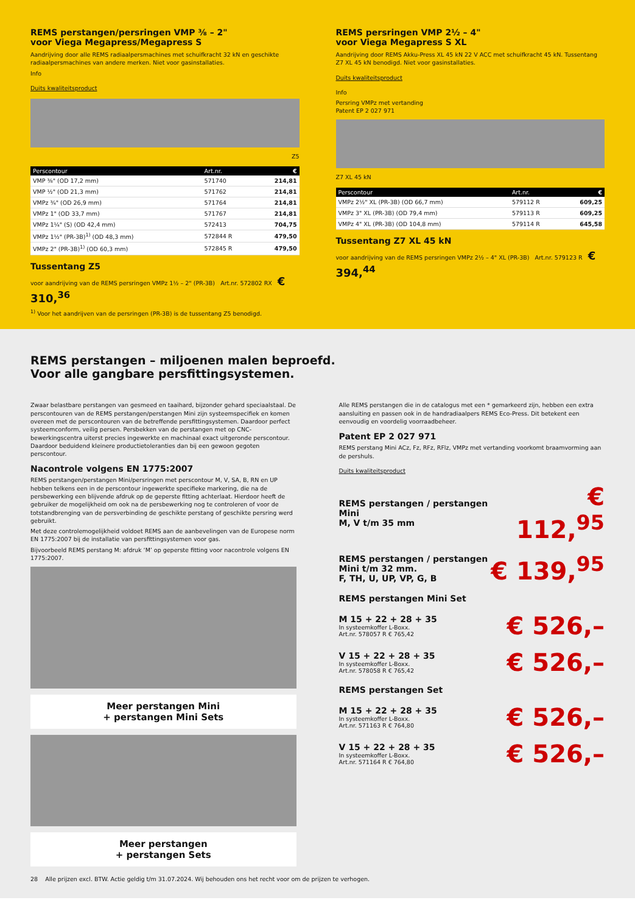REMS perstangen/persringen VMP ⅜ – 2"
voor Viega Megapress/Megapress S
Aandrijving door alle REMS radiaalpersmachines met schuifkracht 32 kN en geschikte radiaalpersmachines van andere merken. Niet voor gasinstallaties.
Info
Duits kwaliteitsproduct
Z5
| Perscontour | Art.nr. | € |
| --- | --- | --- |
| VMP ⅜" (OD 17,2 mm) | 571740 | 214,81 |
| VMP ½" (OD 21,3 mm) | 571762 | 214,81 |
| VMPz ¾" (OD 26,9 mm) | 571764 | 214,81 |
| VMPz 1" (OD 33,7 mm) | 571767 | 214,81 |
| VMPz 1¼" (S) (OD 42,4 mm) | 572413 | 704,75 |
| VMPz 1½" (PR-3B)<sup>1)</sup> (OD 48,3 mm) | 572844 R | 479,50 |
| VMPz 2" (PR-3B)<sup>1)</sup> (OD 60,3 mm) | 572845 R | 479,50 |
Tussentang Z5
voor aandrijving van de REMS persringen VMPz 1½ – 2" (PR-3B) Art.nr. 572802 RX € 310,<sup>36</sup>
<sup>1)</sup> Voor het aandrijven van de persringen (PR-3B) is de tussentang Z5 benodigd.
REMS persringen VMP 2½ – 4"
voor Viega Megapress S XL
Aandrijving door REMS Akku-Press XL 45 kN 22 V ACC met schuifkracht 45 kN. Tussentang Z7 XL 45 kN benodigd. Niet voor gasinstallaties.
Duits kwaliteitsproduct
Info
Persring VMPz met vertanding
Patent EP 2 027 971
Z7 XL 45 kN
| Perscontour | Art.nr. | € |
| --- | --- | --- |
| VMPz 2½" XL (PR-3B) (OD 66,7 mm) | 579112 R | 609,25 |
| VMPz 3" XL (PR-3B) (OD 79,4 mm) | 579113 R | 609,25 |
| VMPz 4" XL (PR-3B) (OD 104,8 mm) | 579114 R | 645,58 |
Tussentang Z7 XL 45 kN
voor aandrijving van de REMS persringen VMPz 2½ – 4" XL (PR-3B) Art.nr. 579123 R € 394,<sup>44</sup>
REMS perstangen – miljoenen malen beproefd.
Voor alle gangbare persfittingsystemen.
Zwaar belastbare perstangen van gesmeed en taaihard, bijzonder gehard speciaalstaal. De perscontouren van de REMS perstangen/perstangen Mini zijn systeemspecifiek en komen overeen met de perscontouren van de betreffende persfittingsystemen. Daardoor perfect systeemconform, veilig persen. Persbekken van de perstangen met op CNC-bewerkingscentra uiterst precies ingewerkte en machinaal exact uitgeronde perscontour. Daardoor beduidend kleinere productietoleranties dan bij een gewoon gegoten perscontour.
Nacontrole volgens EN 1775:2007
REMS perstangen/perstangen Mini/persringen met perscontour M, V, SA, B, RN en UP hebben telkens een in de perscontour ingewerkte specifieke markering, die na de persbewerking een blijvende afdruk op de geperste fitting achterlaat. Hierdoor heeft de gebruiker de mogelijkheid om ook na de persbewerking nog te controleren of voor de totstandbrenging van de persverbinding de geschikte perstang of geschikte persring werd gebruikt.
Met deze controlemogelijkheid voldoet REMS aan de aanbevelingen van de Europese norm EN 1775:2007 bij de installatie van persfittingsystemen voor gas.
Bijvoorbeeld REMS perstang M: afdruk ‘M’ op geperste fitting voor nacontrole volgens EN 1775:2007.
Meer perstangen Mini
+ perstangen Mini Sets
Meer perstangen
+ perstangen Sets
Alle REMS perstangen die in de catalogus met een * gemarkeerd zijn, hebben een extra aansluiting en passen ook in de handradiaalpers REMS Eco-Press. Dit betekent een eenvoudig en voordelig voorraadbeheer.
Patent EP 2 027 971
REMS perstang Mini ACz, Fz, RFz, RFlz, VMPz met vertanding voorkomt braamvorming aan de pershuls.
Duits kwaliteitsproduct
REMS perstangen / perstangen Mini
M, V t/m 35 mm € 112,<sup>95</sup>
REMS perstangen / perstangen
Mini t/m 32 mm.
F, TH, U, UP, VP, G, B € 139,<sup>95</sup>
REMS perstangen Mini Set
M 15 + 22 + 28 + 35
In systeemkoffer L-Boxx.
Art.nr. 578057 R € 765,42 € 526,–
V 15 + 22 + 28 + 35
In systeemkoffer L-Boxx.
Art.nr. 578058 R € 765,42 € 526,–
REMS perstangen Set
M 15 + 22 + 28 + 35
In systeemkoffer L-Boxx.
Art.nr. 571163 R € 764,80 € 526,–
V 15 + 22 + 28 + 35
In systeemkoffer L-Boxx.
Art.nr. 571164 R € 764,80 € 526,–
28 Alle prijzen excl. BTW. Actie geldig t/m 31.07.2024. Wij behouden ons het recht voor om de prijzen te verhogen.